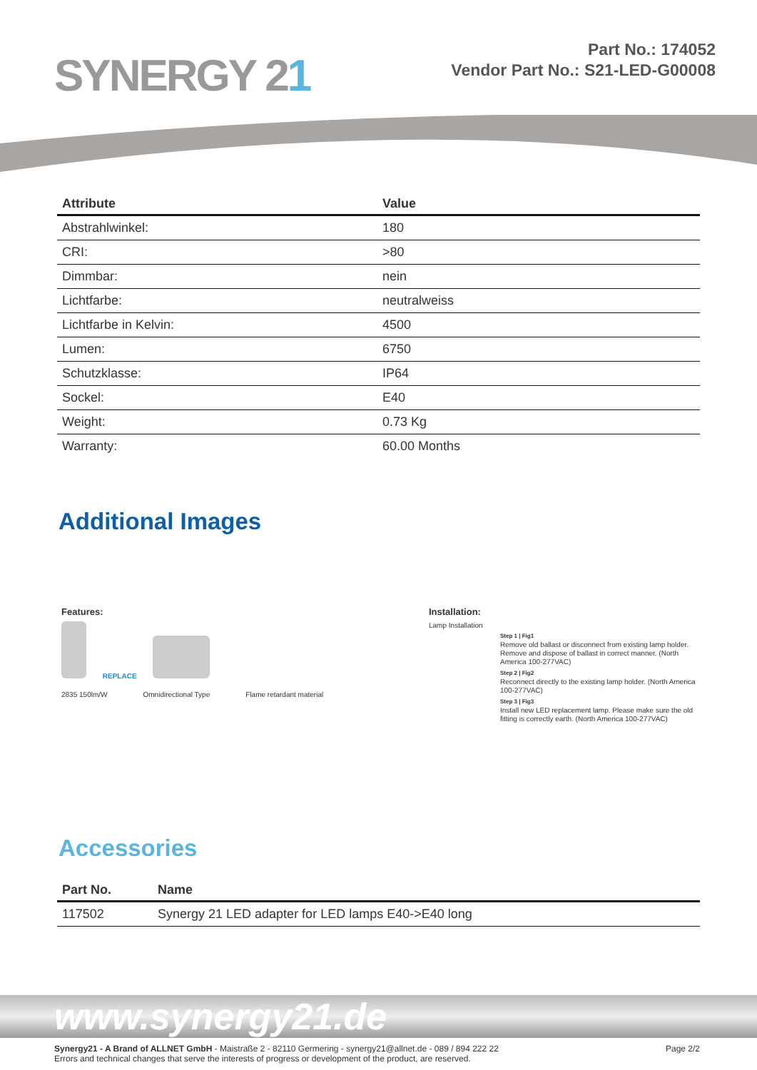SYNERGY 21
Part No.: 174052
Vendor Part No.: S21-LED-G00008
| Attribute | Value |
| --- | --- |
| Abstrahlwinkel: | 180 |
| CRI: | >80 |
| Dimmbar: | nein |
| Lichtfarbe: | neutralweiss |
| Lichtfarbe in Kelvin: | 4500 |
| Lumen: | 6750 |
| Schutzklasse: | IP64 |
| Sockel: | E40 |
| Weight: | 0.73 Kg |
| Warranty: | 60.00 Months |
Additional Images
Features:
REPLACE
2835 150lm/W Omnidirectional Type Flame retardant material
Installation:
Lamp Installation
Step 1 | Fig1
Remove old ballast or disconnect from existing lamp holder. Remove and dispose of ballast in correct manner. (North America 100-277VAC)
Step 2 | Fig2
Reconnect directly to the existing lamp holder. (North America 100-277VAC)
Step 3 | Fig3
Install new LED replacement lamp. Please make sure the old fitting is correctly earth. (North America 100-277VAC)
Accessories
| Part No. | Name |
| --- | --- |
| 117502 | Synergy 21 LED adapter for LED lamps E40->E40 long |
www.synergy21.de
Synergy21 - A Brand of ALLNET GmbH - Maistraße 2 - 82110 Germering - synergy21@allnet.de - 089 / 894 222 22
Errors and technical changes that serve the interests of progress or development of the product, are reserved.
Page 2/2